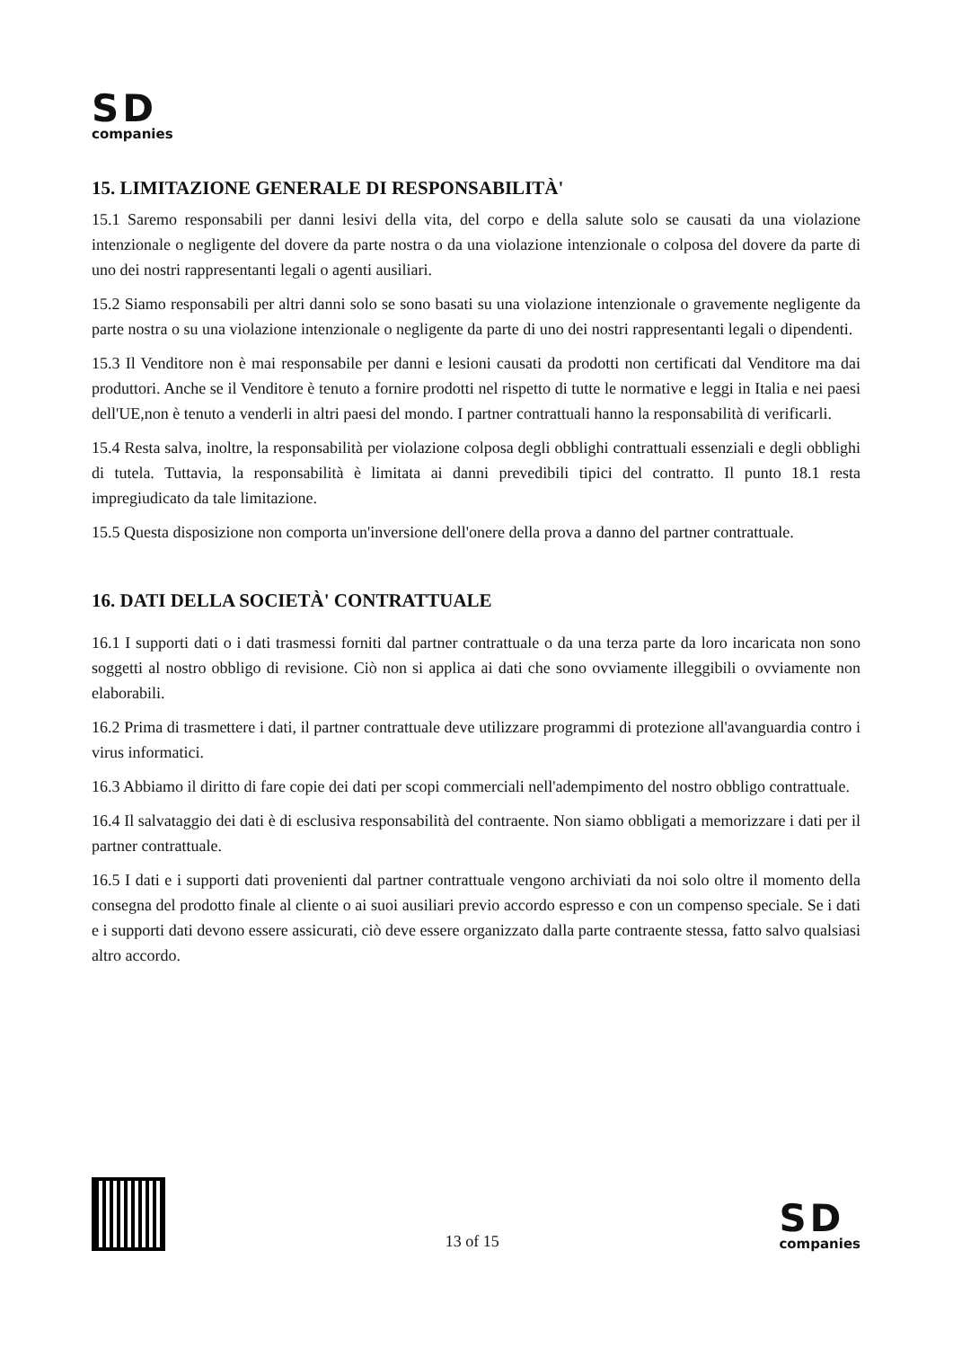SD
companies
15. LIMITAZIONE GENERALE DI RESPONSABILITÀ'
15.1 Saremo responsabili per danni lesivi della vita, del corpo e della salute solo se causati da una violazione intenzionale o negligente del dovere da parte nostra o da una violazione intenzionale o colposa del dovere da parte di uno dei nostri rappresentanti legali o agenti ausiliari.
15.2 Siamo responsabili per altri danni solo se sono basati su una violazione intenzionale o gravemente negligente da parte nostra o su una violazione intenzionale o negligente da parte di uno dei nostri rappresentanti legali o dipendenti.
15.3 Il Venditore non è mai responsabile per danni e lesioni causati da prodotti non certificati dal Venditore ma dai produttori. Anche se il Venditore è tenuto a fornire prodotti nel rispetto di tutte le normative e leggi in Italia e nei paesi dell'UE,non è tenuto a venderli in altri paesi del mondo. I partner contrattuali hanno la responsabilità di verificarli.
15.4 Resta salva, inoltre, la responsabilità per violazione colposa degli obblighi contrattuali essenziali e degli obblighi di tutela. Tuttavia, la responsabilità è limitata ai danni prevedibili tipici del contratto. Il punto 18.1 resta impregiudicato da tale limitazione.
15.5 Questa disposizione non comporta un'inversione dell'onere della prova a danno del partner contrattuale.
16. DATI DELLA SOCIETÀ' CONTRATTUALE
16.1 I supporti dati o i dati trasmessi forniti dal partner contrattuale o da una terza parte da loro incaricata non sono soggetti al nostro obbligo di revisione. Ciò non si applica ai dati che sono ovviamente illeggibili o ovviamente non elaborabili.
16.2 Prima di trasmettere i dati, il partner contrattuale deve utilizzare programmi di protezione all'avanguardia contro i virus informatici.
16.3 Abbiamo il diritto di fare copie dei dati per scopi commerciali nell'adempimento del nostro obbligo contrattuale.
16.4 Il salvataggio dei dati è di esclusiva responsabilità del contraente. Non siamo obbligati a memorizzare i dati per il partner contrattuale.
16.5 I dati e i supporti dati provenienti dal partner contrattuale vengono archiviati da noi solo oltre il momento della consegna del prodotto finale al cliente o ai suoi ausiliari previo accordo espresso e con un compenso speciale. Se i dati e i supporti dati devono essere assicurati, ciò deve essere organizzato dalla parte contraente stessa, fatto salvo qualsiasi altro accordo.
13 of 15
SD
companies